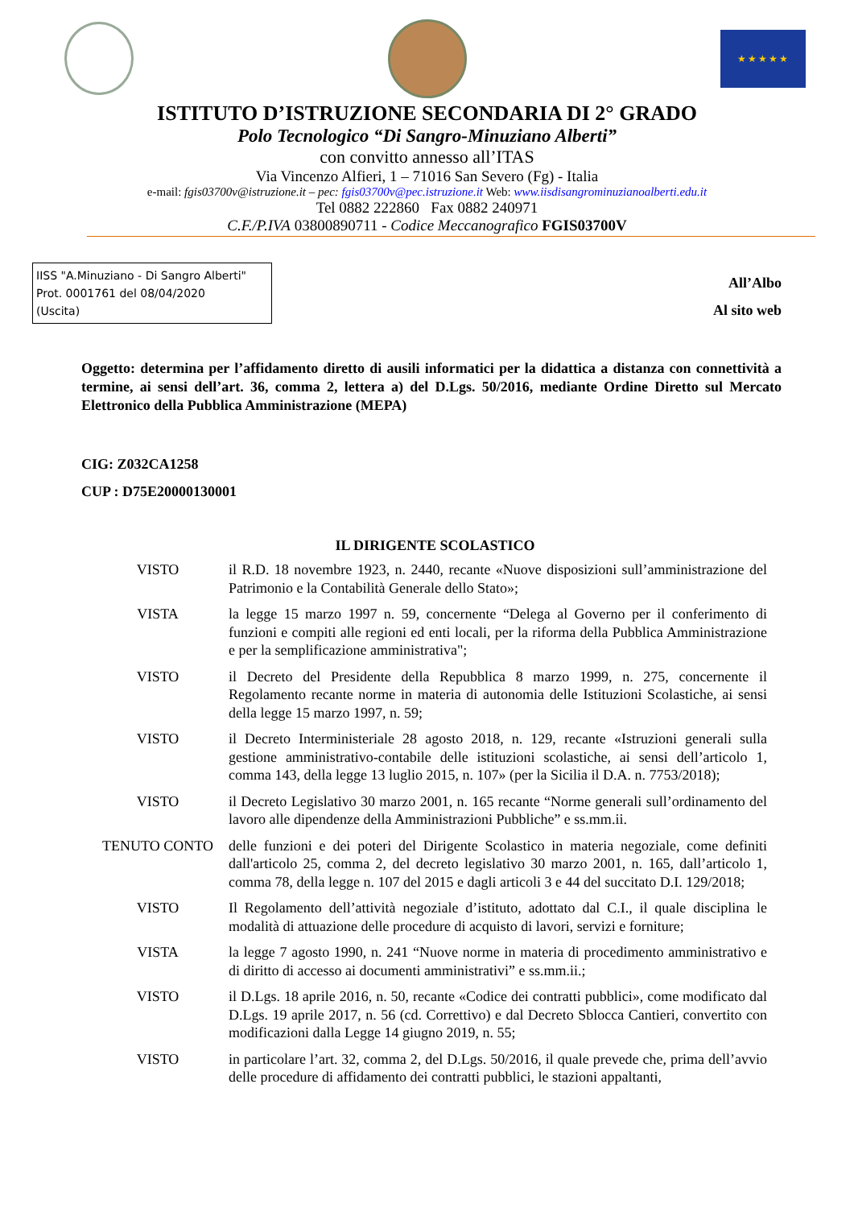★★★★★
ISTITUTO D’ISTRUZIONE SECONDARIA DI 2° GRADO
Polo Tecnologico “Di Sangro-Minuziano Alberti”
con convitto annesso all’ITAS
Via Vincenzo Alfieri, 1 – 71016 San Severo (Fg) - Italia
e-mail: fgis03700v@istruzione.it – pec: fgis03700v@pec.istruzione.it Web: www.iisdisangrominuzianoalberti.edu.it
Tel 0882 222860 Fax 0882 240971
C.F./P.IVA 03800890711 - Codice Meccanografico FGIS03700V
IISS "A.Minuziano - Di Sangro Alberti"
Prot. 0001761 del 08/04/2020
(Uscita)
All’Albo
Al sito web
Oggetto: determina per l’affidamento diretto di ausili informatici per la didattica a distanza con connettività a termine, ai sensi dell’art. 36, comma 2, lettera a) del D.Lgs. 50/2016, mediante Ordine Diretto sul Mercato Elettronico della Pubblica Amministrazione (MEPA)
CIG: Z032CA1258
CUP : D75E20000130001
IL DIRIGENTE SCOLASTICO
| VISTO | il R.D. 18 novembre 1923, n. 2440, recante «Nuove disposizioni sull’amministrazione del Patrimonio e la Contabilità Generale dello Stato»; |
| VISTA | la legge 15 marzo 1997 n. 59, concernente “Delega al Governo per il conferimento di funzioni e compiti alle regioni ed enti locali, per la riforma della Pubblica Amministrazione e per la semplificazione amministrativa"; |
| VISTO | il Decreto del Presidente della Repubblica 8 marzo 1999, n. 275, concernente il Regolamento recante norme in materia di autonomia delle Istituzioni Scolastiche, ai sensi della legge 15 marzo 1997, n. 59; |
| VISTO | il Decreto Interministeriale 28 agosto 2018, n. 129, recante «Istruzioni generali sulla gestione amministrativo-contabile delle istituzioni scolastiche, ai sensi dell’articolo 1, comma 143, della legge 13 luglio 2015, n. 107» (per la Sicilia il D.A. n. 7753/2018); |
| VISTO | il Decreto Legislativo 30 marzo 2001, n. 165 recante “Norme generali sull’ordinamento del lavoro alle dipendenze della Amministrazioni Pubbliche” e ss.mm.ii. |
| TENUTO CONTO | delle funzioni e dei poteri del Dirigente Scolastico in materia negoziale, come definiti dall'articolo 25, comma 2, del decreto legislativo 30 marzo 2001, n. 165, dall’articolo 1, comma 78, della legge n. 107 del 2015 e dagli articoli 3 e 44 del succitato D.I. 129/2018; |
| VISTO | Il Regolamento dell’attività negoziale d’istituto, adottato dal C.I., il quale disciplina le modalità di attuazione delle procedure di acquisto di lavori, servizi e forniture; |
| VISTA | la legge 7 agosto 1990, n. 241 “Nuove norme in materia di procedimento amministrativo e di diritto di accesso ai documenti amministrativi” e ss.mm.ii.; |
| VISTO | il D.Lgs. 18 aprile 2016, n. 50, recante «Codice dei contratti pubblici», come modificato dal D.Lgs. 19 aprile 2017, n. 56 (cd. Correttivo) e dal Decreto Sblocca Cantieri, convertito con modificazioni dalla Legge 14 giugno 2019, n. 55; |
| VISTO | in particolare l’art. 32, comma 2, del D.Lgs. 50/2016, il quale prevede che, prima dell’avvio delle procedure di affidamento dei contratti pubblici, le stazioni appaltanti, |